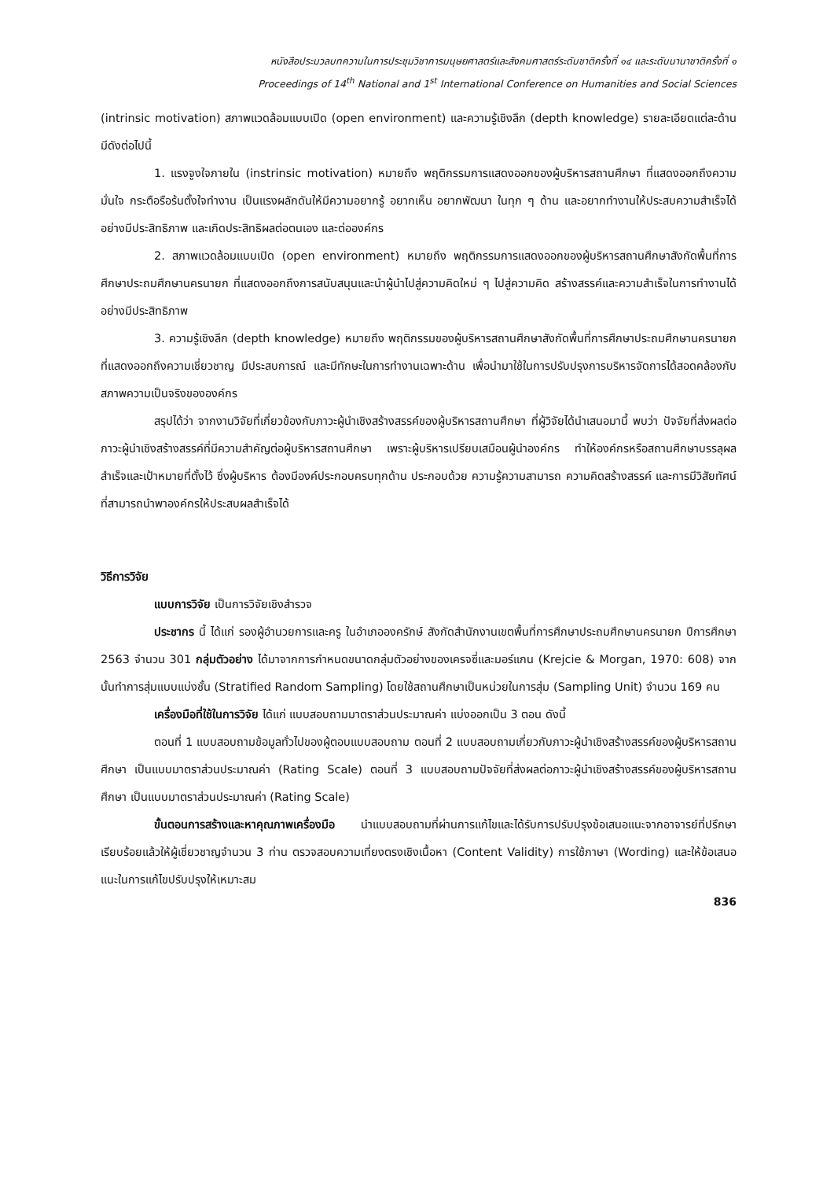หนังสือประมวลบทความในการประชุมวิชาการมนุษยศาสตร์และสังคมศาสตร์ระดับชาติครั้งที่ ๑๔ และระดับนานาชาติครั้งที่ ๑
Proceedings of 14<sup>th</sup> National and 1<sup>st</sup> International Conference on Humanities and Social Sciences
(intrinsic motivation) สภาพแวดล้อมแบบเปิด (open environment) และความรู้เชิงลึก (depth knowledge) รายละเอียดแต่ละด้าน มีดังต่อไปนี้
1. แรงจูงใจภายใน (instrinsic motivation) หมายถึง พฤติกรรมการแสดงออกของผู้บริหารสถานศึกษา ที่แสดงออกถึงความมั่นใจ กระตือรือร้นตั้งใจทำงาน เป็นแรงผลักดันให้มีความอยากรู้ อยากเห็น อยากพัฒนา ในทุก ๆ ด้าน และอยากทำงานให้ประสบความสำเร็จได้อย่างมีประสิทธิภาพ และเกิดประสิทธิผลต่อตนเอง และต่อองค์กร
2. สภาพแวดล้อมแบบเปิด (open environment) หมายถึง พฤติกรรมการแสดงออกของผู้บริหารสถานศึกษาสังกัดพื้นที่การศึกษาประถมศึกษานครนายก ที่แสดงออกถึงการสนับสนุนและนำผู้นำไปสู่ความคิดใหม่ ๆ ไปสู่ความคิด สร้างสรรค์และความสำเร็จในการทำงานได้อย่างมีประสิทธิภาพ
3. ความรู้เชิงลึก (depth knowledge) หมายถึง พฤติกรรมของผู้บริหารสถานศึกษาสังกัดพื้นที่การศึกษาประถมศึกษานครนายก ที่แสดงออกถึงความเชี่ยวชาญ มีประสบการณ์ และมีทักษะในการทำงานเฉพาะด้าน เพื่อนำมาใช้ในการปรับปรุงการบริหารจัดการได้สอดคล้องกับสภาพความเป็นจริงขององค์กร
สรุปได้ว่า จากงานวิจัยที่เกี่ยวข้องกับภาวะผู้นำเชิงสร้างสรรค์ของผู้บริหารสถานศึกษา ที่ผู้วิจัยได้นำเสนอมานี้ พบว่า ปัจจัยที่ส่งผลต่อภาวะผู้นำเชิงสร้างสรรค์ที่มีความสำคัญต่อผู้บริหารสถานศึกษา เพราะผู้บริหารเปรียบเสมือนผู้นำองค์กร ทำให้องค์กรหรือสถานศึกษาบรรลุผลสำเร็จและเป้าหมายที่ตั้งไว้ ซึ่งผู้บริหาร ต้องมีองค์ประกอบครบทุกด้าน ประกอบด้วย ความรู้ความสามารถ ความคิดสร้างสรรค์ และการมีวิสัยทัศน์ ที่สามารถนำพาองค์กรให้ประสบผลสำเร็จได้
วิธีการวิจัย
แบบการวิจัย เป็นการวิจัยเชิงสำรวจ
ประชากร นี้ ได้แก่ รองผู้อำนวยการและครู ในอำเภอองครักษ์ สังกัดสำนักงานเขตพื้นที่การศึกษาประถมศึกษานครนายก ปีการศึกษา 2563 จำนวน 301 กลุ่มตัวอย่าง ได้มาจากการกำหนดขนาดกลุ่มตัวอย่างของเครจซี่และมอร์แกน (Krejcie & Morgan, 1970: 608) จากนั้นทำการสุ่มแบบแบ่งชั้น (Stratified Random Sampling) โดยใช้สถานศึกษาเป็นหน่วยในการสุ่ม (Sampling Unit) จำนวน 169 คน
เครื่องมือที่ใช้ในการวิจัย ได้แก่ แบบสอบถามมาตราส่วนประมาณค่า แบ่งออกเป็น 3 ตอน ดังนี้
ตอนที่ 1 แบบสอบถามข้อมูลทั่วไปของผู้ตอบแบบสอบถาม ตอนที่ 2 แบบสอบถามเกี่ยวกับภาวะผู้นำเชิงสร้างสรรค์ของผู้บริหารสถานศึกษา เป็นแบบมาตราส่วนประมาณค่า (Rating Scale) ตอนที่ 3 แบบสอบถามปัจจัยที่ส่งผลต่อภาวะผู้นำเชิงสร้างสรรค์ของผู้บริหารสถานศึกษา เป็นแบบมาตราส่วนประมาณค่า (Rating Scale)
ขั้นตอนการสร้างและหาคุณภาพเครื่องมือ นำแบบสอบถามที่ผ่านการแก้ไขและได้รับการปรับปรุงข้อเสนอแนะจากอาจารย์ที่ปรึกษาเรียบร้อยแล้วให้ผู้เชี่ยวชาญจำนวน 3 ท่าน ตรวจสอบความเที่ยงตรงเชิงเนื้อหา (Content Validity) การใช้ภาษา (Wording) และให้ข้อเสนอแนะในการแก้ไขปรับปรุงให้เหมาะสม
836